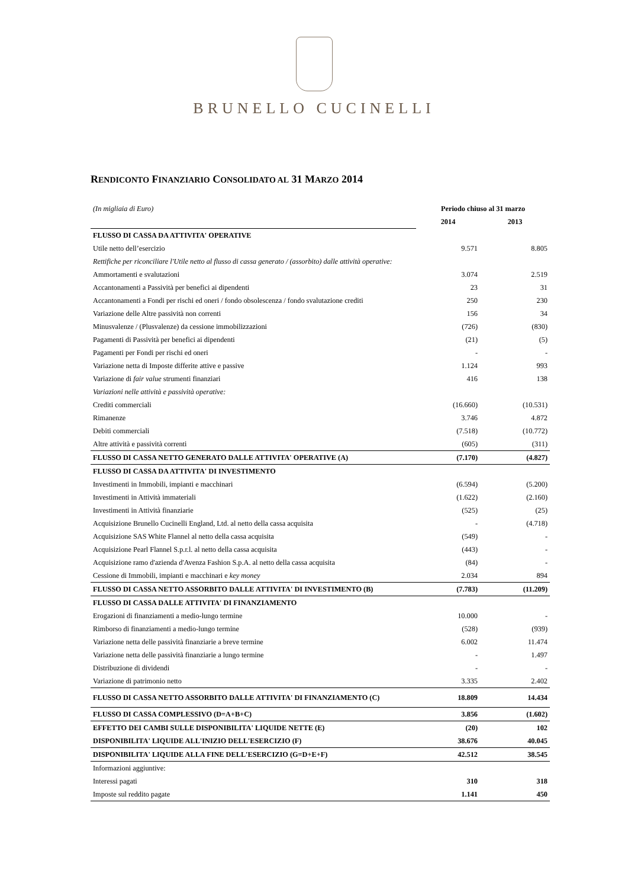BRUNELLO CUCINELLI
RENDICONTO FINANZIARIO CONSOLIDATO AL 31 MARZO 2014
| (In migliaia di Euro) | Periodo chiuso al 31 marzo | |
| | 2014 | 2013 |
| FLUSSO DI CASSA DA ATTIVITA' OPERATIVE | | |
| Utile netto dell’esercizio | 9.571 | 8.805 |
| Rettifiche per riconciliare l'Utile netto al flusso di cassa generato / (assorbito) dalle attività operative: | | |
| Ammortamenti e svalutazioni | 3.074 | 2.519 |
| Accantonamenti a Passività per benefici ai dipendenti | 23 | 31 |
| Accantonamenti a Fondi per rischi ed oneri / fondo obsolescenza / fondo svalutazione crediti | 250 | 230 |
| Variazione delle Altre passività non correnti | 156 | 34 |
| Minusvalenze / (Plusvalenze) da cessione immobilizzazioni | (726) | (830) |
| Pagamenti di Passività per benefici ai dipendenti | (21) | (5) |
| Pagamenti per Fondi per rischi ed oneri | - | - |
| Variazione netta di Imposte differite attive e passive | 1.124 | 993 |
| Variazione di fair value strumenti finanziari | 416 | 138 |
| Variazioni nelle attività e passività operative: | | |
| Crediti commerciali | (16.660) | (10.531) |
| Rimanenze | 3.746 | 4.872 |
| Debiti commerciali | (7.518) | (10.772) |
| Altre attività e passività correnti | (605) | (311) |
| FLUSSO DI CASSA NETTO GENERATO DALLE ATTIVITA' OPERATIVE (A) | (7.170) | (4.827) |
| FLUSSO DI CASSA DA ATTIVITA' DI INVESTIMENTO | | |
| Investimenti in Immobili, impianti e macchinari | (6.594) | (5.200) |
| Investimenti in Attività immateriali | (1.622) | (2.160) |
| Investimenti in Attività finanziarie | (525) | (25) |
| Acquisizione Brunello Cucinelli England, Ltd. al netto della cassa acquisita | - | (4.718) |
| Acquisizione SAS White Flannel al netto della cassa acquisita | (549) | - |
| Acquisizione Pearl Flannel S.p.r.l. al netto della cassa acquisita | (443) | - |
| Acquisizione ramo d'azienda d'Avenza Fashion S.p.A. al netto della cassa acquisita | (84) | - |
| Cessione di Immobili, impianti e macchinari e key money | 2.034 | 894 |
| FLUSSO DI CASSA NETTO ASSORBITO DALLE ATTIVITA' DI INVESTIMENTO (B) | (7.783) | (11.209) |
| FLUSSO DI CASSA DALLE ATTIVITA' DI FINANZIAMENTO | | |
| Erogazioni di finanziamenti a medio-lungo termine | 10.000 | - |
| Rimborso di finanziamenti a medio-lungo termine | (528) | (939) |
| Variazione netta delle passività finanziarie a breve termine | 6.002 | 11.474 |
| Variazione netta delle passività finanziarie a lungo termine | - | 1.497 |
| Distribuzione di dividendi | - | - |
| Variazione di patrimonio netto | 3.335 | 2.402 |
| FLUSSO DI CASSA NETTO ASSORBITO DALLE ATTIVITA' DI FINANZIAMENTO (C) | 18.809 | 14.434 |
| FLUSSO DI CASSA COMPLESSIVO (D=A+B+C) | 3.856 | (1.602) |
| EFFETTO DEI CAMBI SULLE DISPONIBILITA' LIQUIDE NETTE (E) | (20) | 102 |
| DISPONIBILITA' LIQUIDE ALL'INIZIO DELL'ESERCIZIO (F) | 38.676 | 40.045 |
| DISPONIBILITA' LIQUIDE ALLA FINE DELL'ESERCIZIO (G=D+E+F) | 42.512 | 38.545 |
| Informazioni aggiuntive: | | |
| Interessi pagati | 310 | 318 |
| Imposte sul reddito pagate | 1.141 | 450 |